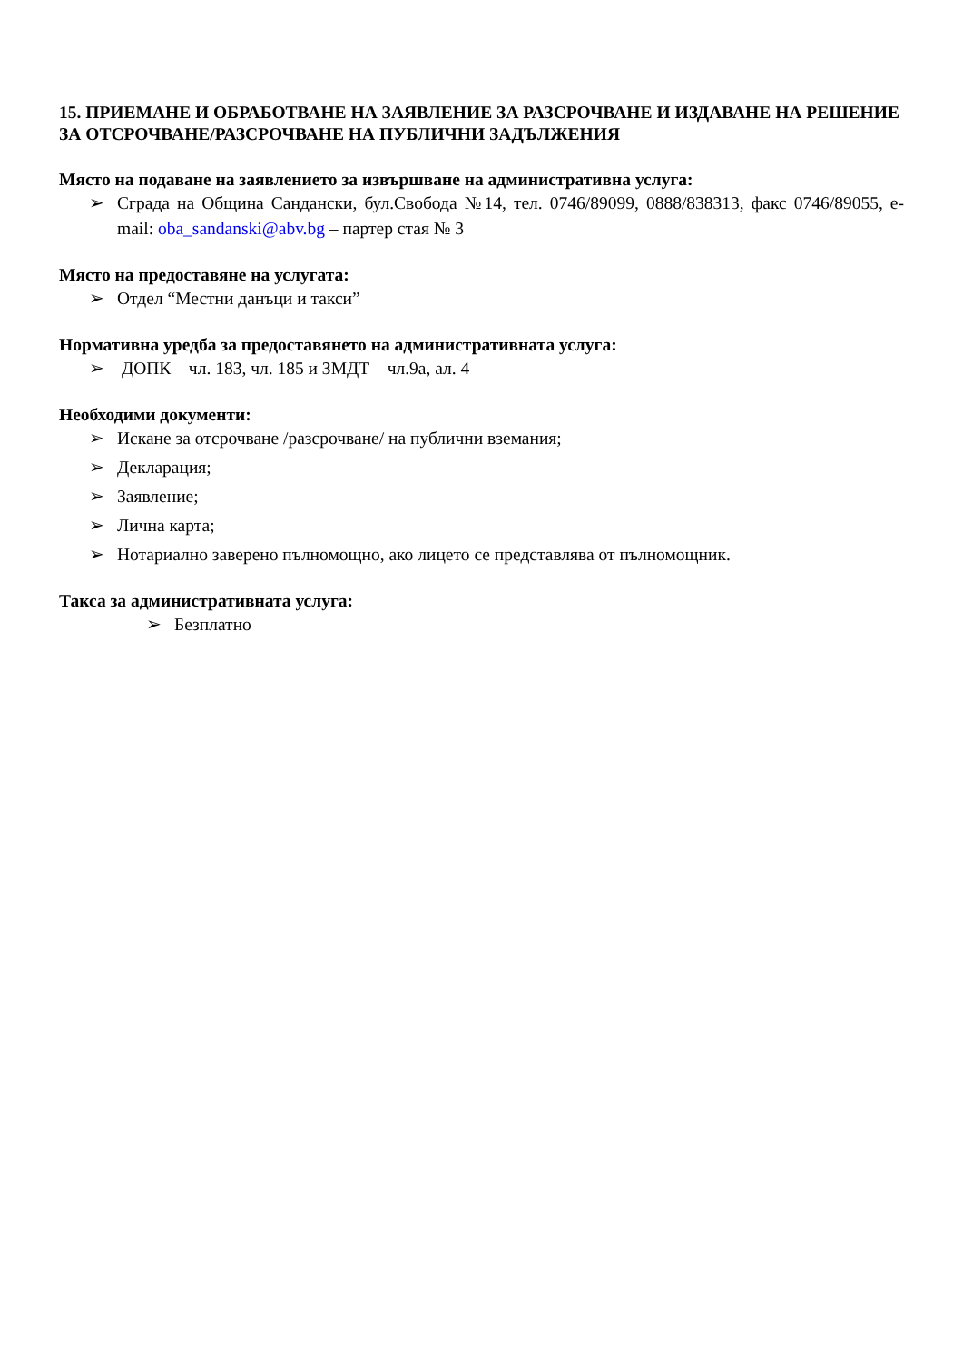15. ПРИЕМАНЕ И ОБРАБОТВАНЕ НА ЗАЯВЛЕНИЕ ЗА РАЗСРОЧВАНЕ И ИЗДАВАНЕ НА РЕШЕНИЕ ЗА ОТСРОЧВАНЕ/РАЗСРОЧВАНЕ НА ПУБЛИЧНИ ЗАДЪЛЖЕНИЯ
Място на подаване на заявлението за извършване на административна услуга:
➢ Сграда на Община Сандански, бул.Свобода №14, тел. 0746/89099, 0888/838313, факс 0746/89055, e-mail: oba_sandanski@abv.bg – партер стая № 3
Място на предоставяне на услугата:
➢ Отдел “Местни данъци и такси”
Нормативна уредба за предоставянето на административната услуга:
➢ ДОПК – чл. 183, чл. 185 и ЗМДТ – чл.9а, ал. 4
Необходими документи:
➢ Искане за отсрочване /разсрочване/ на публични вземания;
➢ Декларация;
➢ Заявление;
➢ Лична карта;
➢ Нотариално заверено пълномощно, ако лицето се представлява от пълномощник.
Такса за административната услуга:
➢ Безплатно